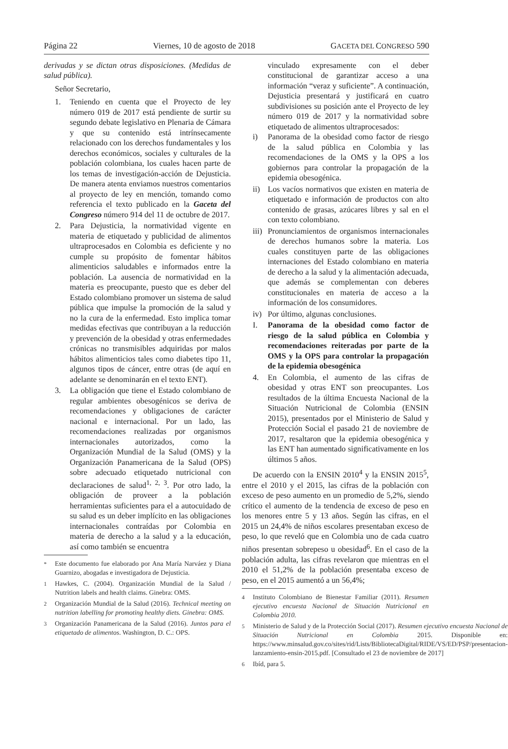Página 22 Viernes, 10 de agosto de 2018 GACETA DEL CONGRESO 590
derivadas y se dictan otras disposiciones. (Medidas de salud pública).
Señor Secretario,
1. Teniendo en cuenta que el Proyecto de ley número 019 de 2017 está pendiente de surtir su segundo debate legislativo en Plenaria de Cámara y que su contenido está intrínsecamente relacionado con los derechos fundamentales y los derechos económicos, sociales y culturales de la población colombiana, los cuales hacen parte de los temas de investigación-acción de Dejusticia. De manera atenta enviamos nuestros comentarios al proyecto de ley en mención, tomando como referencia el texto publicado en la Gaceta del Congreso número 914 del 11 de octubre de 2017.
2. Para Dejusticia, la normatividad vigente en materia de etiquetado y publicidad de alimentos ultraprocesados en Colombia es deficiente y no cumple su propósito de fomentar hábitos alimenticios saludables e informados entre la población. La ausencia de normatividad en la materia es preocupante, puesto que es deber del Estado colombiano promover un sistema de salud pública que impulse la promoción de la salud y no la cura de la enfermedad. Esto implica tomar medidas efectivas que contribuyan a la reducción y prevención de la obesidad y otras enfermedades crónicas no transmisibles adquiridas por malos hábitos alimenticios tales como diabetes tipo 11, algunos tipos de cáncer, entre otras (de aquí en adelante se denominarán en el texto ENT).
3. La obligación que tiene el Estado colombiano de regular ambientes obesogénicos se deriva de recomendaciones y obligaciones de carácter nacional e internacional. Por un lado, las recomendaciones realizadas por organismos internacionales autorizados, como la Organización Mundial de la Salud (OMS) y la Organización Panamericana de la Salud (OPS) sobre adecuado etiquetado nutricional con declaraciones de salud<sup>1, 2, 3</sup>. Por otro lado, la obligación de proveer a la población herramientas suficientes para el a autocuidado de su salud es un deber implícito en las obligaciones internacionales contraídas por Colombia en materia de derecho a la salud y a la educación, así como también se encuentra
<sup>*</sup> Este documento fue elaborado por Ana María Narváez y Diana Guarnizo, abogadas e investigadora de Dejusticia.
<sup>1</sup> Hawkes, C. (2004). Organización Mundial de la Salud / Nutrition labels and health claims. Ginebra: OMS.
<sup>2</sup> Organización Mundial de la Salud (2016). Technical meeting on nutrition labelling for promoting healthy diets. Ginebra: OMS.
<sup>3</sup> Organización Panamericana de la Salud (2016). Juntos para el etiquetado de alimentos. Washington, D. C.: OPS.
vinculado expresamente con el deber constitucional de garantizar acceso a una información “veraz y suficiente”. A continuación, Dejusticia presentará y justificará en cuatro subdivisiones su posición ante el Proyecto de ley número 019 de 2017 y la normatividad sobre etiquetado de alimentos ultraprocesados:
i) Panorama de la obesidad como factor de riesgo de la salud pública en Colombia y las recomendaciones de la OMS y la OPS a los gobiernos para controlar la propagación de la epidemia obesogénica.
ii) Los vacíos normativos que existen en materia de etiquetado e información de productos con alto contenido de grasas, azúcares libres y sal en el con texto colombiano.
iii)
Pronunciamientos de organismos internacionales de derechos humanos sobre la materia. Los cuales constituyen parte de las obligaciones internaciones del Estado colombiano en materia de derecho a la salud y la alimentación adecuada, que además se complementan con deberes constitucionales en materia de acceso a la información de los consumidores.
iv) Por último, algunas conclusiones.
I. Panorama de la obesidad como factor de riesgo de la salud pública en Colombia y recomendaciones reiteradas por parte de la OMS y la OPS para controlar la propagación de la epidemia obesogénica
4. En Colombia, el aumento de las cifras de obesidad y otras ENT son preocupantes. Los resultados de la última Encuesta Nacional de la Situación Nutricional de Colombia (ENSIN 2015), presentados por el Ministerio de Salud y Protección Social el pasado 21 de noviembre de 2017, resaltaron que la epidemia obesogénica y las ENT han aumentado significativamente en los últimos 5 años.
De acuerdo con la ENSIN 2010<sup>4</sup> y la ENSIN 2015<sup>5</sup>, entre el 2010 y el 2015, las cifras de la población con exceso de peso aumento en un promedio de 5,2%, siendo crítico el aumento de la tendencia de exceso de peso en los menores entre 5 y 13 años. Según las cifras, en el 2015 un 24,4% de niños escolares presentaban exceso de peso, lo que reveló que en Colombia uno de cada cuatro niños presentan sobrepeso u obesidad<sup>6</sup>. En el caso de la población adulta, las cifras revelaron que mientras en el 2010 el 51,2% de la población presentaba exceso de peso, en el 2015 aumentó a un 56,4%;
<sup>4</sup> Instituto Colombiano de Bienestar Familiar (2011). Resumen ejecutivo encuesta Nacional de Situación Nutricional en Colombia 2010.
<sup>5</sup> Ministerio de Salud y de la Protección Social (2017). Resumen ejecutivo encuesta Nacional de Situación Nutricional en Colombia 2015. Disponible en: https://www.minsalud.gov.co/sites/rid/Lists/BibliotecaDigital/RIDE/VS/ED/PSP/presentacion-lanzamiento-ensin-2015.pdf. [Consultado el 23 de noviembre de 2017]
<sup>6</sup> Ibíd, para 5.